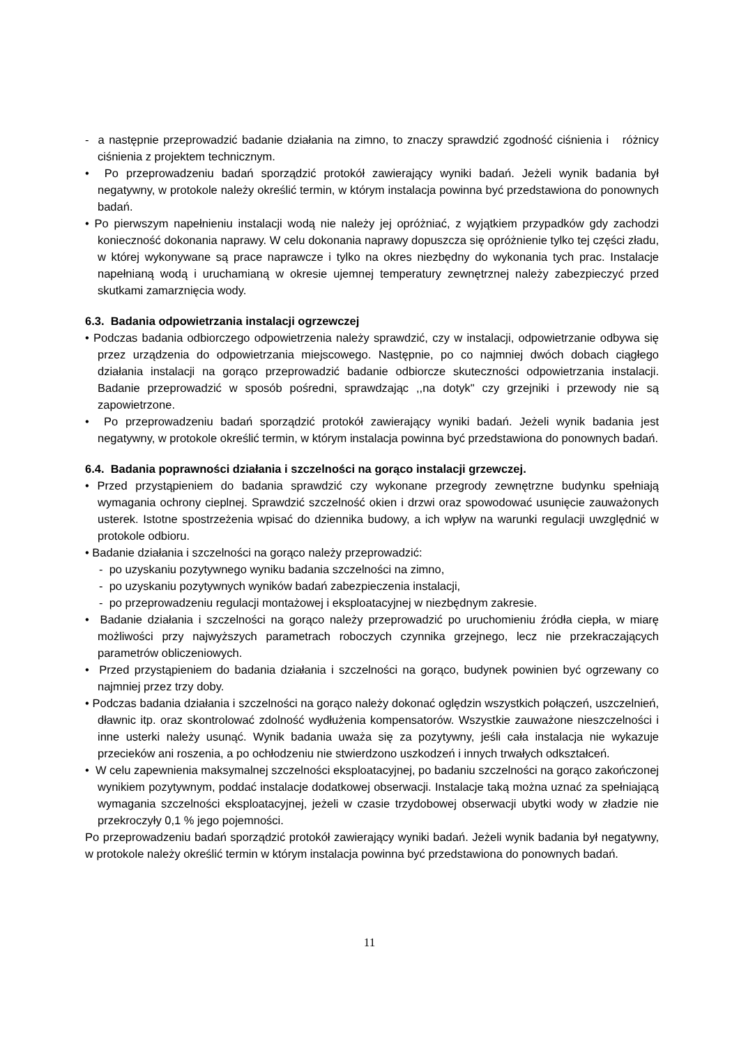- a następnie przeprowadzić badanie działania na zimno, to znaczy sprawdzić zgodność ciśnienia i różnicy ciśnienia z projektem technicznym.
• Po przeprowadzeniu badań sporządzić protokół zawierający wyniki badań. Jeżeli wynik badania był negatywny, w protokole należy określić termin, w którym instalacja powinna być przedstawiona do ponownych badań.
• Po pierwszym napełnieniu instalacji wodą nie należy jej opróżniać, z wyjątkiem przypadków gdy zachodzi konieczność dokonania naprawy. W celu dokonania naprawy dopuszcza się opróżnienie tylko tej części zładu, w której wykonywane są prace naprawcze i tylko na okres niezbędny do wykonania tych prac. Instalacje napełnianą wodą i uruchamianą w okresie ujemnej temperatury zewnętrznej należy zabezpieczyć przed skutkami zamarznięcia wody.
6.3. Badania odpowietrzania instalacji ogrzewczej
• Podczas badania odbiorczego odpowietrzenia należy sprawdzić, czy w instalacji, odpowietrzanie odbywa się przez urządzenia do odpowietrzania miejscowego. Następnie, po co najmniej dwóch dobach ciągłego działania instalacji na gorąco przeprowadzić badanie odbiorcze skuteczności odpowietrzania instalacji. Badanie przeprowadzić w sposób pośredni, sprawdzając ,,na dotyk" czy grzejniki i przewody nie są zapowietrzone.
• Po przeprowadzeniu badań sporządzić protokół zawierający wyniki badań. Jeżeli wynik badania jest negatywny, w protokole określić termin, w którym instalacja powinna być przedstawiona do ponownych badań.
6.4. Badania poprawności działania i szczelności na gorąco instalacji grzewczej.
• Przed przystąpieniem do badania sprawdzić czy wykonane przegrody zewnętrzne budynku spełniają wymagania ochrony cieplnej. Sprawdzić szczelność okien i drzwi oraz spowodować usunięcie zauważonych usterek. Istotne spostrzeżenia wpisać do dziennika budowy, a ich wpływ na warunki regulacji uwzględnić w protokole odbioru.
• Badanie działania i szczelności na gorąco należy przeprowadzić:
- po uzyskaniu pozytywnego wyniku badania szczelności na zimno,
- po uzyskaniu pozytywnych wyników badań zabezpieczenia instalacji,
- po przeprowadzeniu regulacji montażowej i eksploatacyjnej w niezbędnym zakresie.
• Badanie działania i szczelności na gorąco należy przeprowadzić po uruchomieniu źródła ciepła, w miarę możliwości przy najwyższych parametrach roboczych czynnika grzejnego, lecz nie przekraczających parametrów obliczeniowych.
• Przed przystąpieniem do badania działania i szczelności na gorąco, budynek powinien być ogrzewany co najmniej przez trzy doby.
• Podczas badania działania i szczelności na gorąco należy dokonać oględzin wszystkich połączeń, uszczelnień, dławnic itp. oraz skontrolować zdolność wydłużenia kompensatorów. Wszystkie zauważone nieszczelności i inne usterki należy usunąć. Wynik badania uważa się za pozytywny, jeśli cała instalacja nie wykazuje przecieków ani roszenia, a po ochłodzeniu nie stwierdzono uszkodzeń i innych trwałych odkształceń.
• W celu zapewnienia maksymalnej szczelności eksploatacyjnej, po badaniu szczelności na gorąco zakończonej wynikiem pozytywnym, poddać instalacje dodatkowej obserwacji. Instalacje taką można uznać za spełniającą wymagania szczelności eksploatacyjnej, jeżeli w czasie trzydobowej obserwacji ubytki wody w zładzie nie przekroczyły 0,1 % jego pojemności.
Po przeprowadzeniu badań sporządzić protokół zawierający wyniki badań. Jeżeli wynik badania był negatywny, w protokole należy określić termin w którym instalacja powinna być przedstawiona do ponownych badań.
11